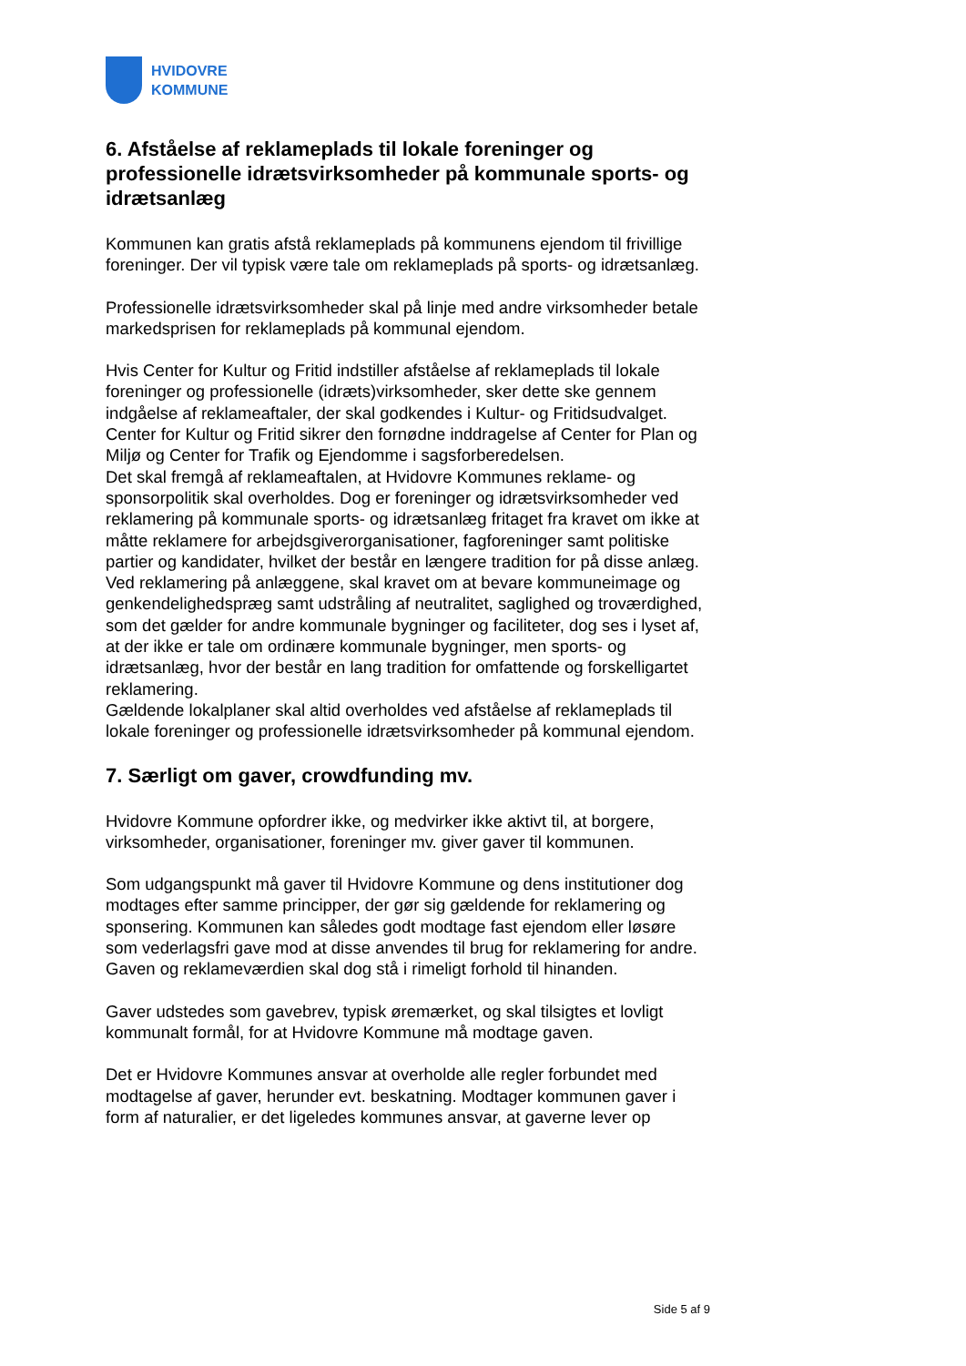HVIDOVRE
KOMMUNE
6. Afståelse af reklameplads til lokale foreninger og professionelle idrætsvirksomheder på kommunale sports- og idrætsanlæg
Kommunen kan gratis afstå reklameplads på kommunens ejendom til frivillige foreninger. Der vil typisk være tale om reklameplads på sports- og idrætsanlæg.
Professionelle idrætsvirksomheder skal på linje med andre virksomheder betale markedsprisen for reklameplads på kommunal ejendom.
Hvis Center for Kultur og Fritid indstiller afståelse af reklameplads til lokale foreninger og professionelle (idræts)virksomheder, sker dette ske gennem indgåelse af reklameaftaler, der skal godkendes i Kultur- og Fritidsudvalget. Center for Kultur og Fritid sikrer den fornødne inddragelse af Center for Plan og Miljø og Center for Trafik og Ejendomme i sagsforberedelsen.
Det skal fremgå af reklameaftalen, at Hvidovre Kommunes reklame- og sponsorpolitik skal overholdes. Dog er foreninger og idrætsvirksomheder ved reklamering på kommunale sports- og idrætsanlæg fritaget fra kravet om ikke at måtte reklamere for arbejdsgiverorganisationer, fagforeninger samt politiske partier og kandidater, hvilket der består en længere tradition for på disse anlæg. Ved reklamering på anlæggene, skal kravet om at bevare kommuneimage og genkendelighedspræg samt udstråling af neutralitet, saglighed og troværdighed, som det gælder for andre kommunale bygninger og faciliteter, dog ses i lyset af, at der ikke er tale om ordinære kommunale bygninger, men sports- og idrætsanlæg, hvor der består en lang tradition for omfattende og forskelligartet reklamering.
Gældende lokalplaner skal altid overholdes ved afståelse af reklameplads til lokale foreninger og professionelle idrætsvirksomheder på kommunal ejendom.
7. Særligt om gaver, crowdfunding mv.
Hvidovre Kommune opfordrer ikke, og medvirker ikke aktivt til, at borgere, virksomheder, organisationer, foreninger mv. giver gaver til kommunen.
Som udgangspunkt må gaver til Hvidovre Kommune og dens institutioner dog modtages efter samme principper, der gør sig gældende for reklamering og sponsering. Kommunen kan således godt modtage fast ejendom eller løsøre som vederlagsfri gave mod at disse anvendes til brug for reklamering for andre. Gaven og reklameværdien skal dog stå i rimeligt forhold til hinanden.
Gaver udstedes som gavebrev, typisk øremærket, og skal tilsigtes et lovligt kommunalt formål, for at Hvidovre Kommune må modtage gaven.
Det er Hvidovre Kommunes ansvar at overholde alle regler forbundet med modtagelse af gaver, herunder evt. beskatning. Modtager kommunen gaver i form af naturalier, er det ligeledes kommunes ansvar, at gaverne lever op
Side 5 af 9